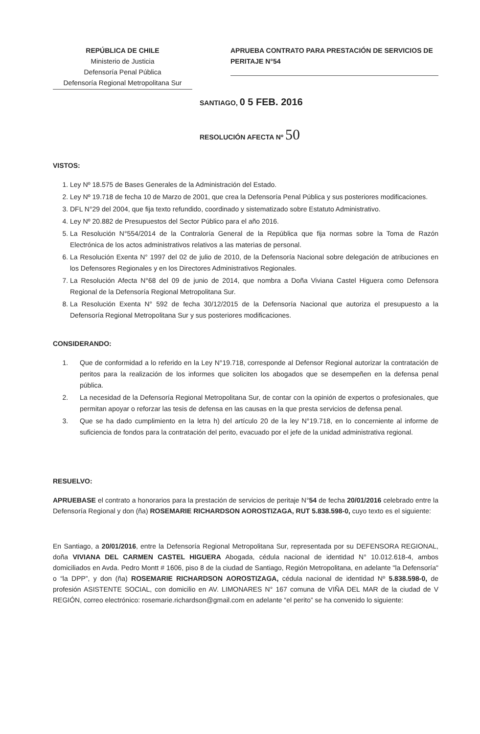REPÚBLICA DE CHILE
Ministerio de Justicia
Defensoría Penal Pública
Defensoría Regional Metropolitana Sur
APRUEBA CONTRATO PARA PRESTACIÓN DE SERVICIOS DE PERITAJE N°54
SANTIAGO, 0 5 FEB. 2016
RESOLUCIÓN AFECTA Nº 50
VISTOS:
1. Ley Nº 18.575 de Bases Generales de la Administración del Estado.
2. Ley Nº 19.718 de fecha 10 de Marzo de 2001, que crea la Defensoría Penal Pública y sus posteriores modificaciones.
3. DFL N°29 del 2004, que fija texto refundido, coordinado y sistematizado sobre Estatuto Administrativo.
4. Ley Nº 20.882 de Presupuestos del Sector Público para el año 2016.
5. La Resolución N°554/2014 de la Contraloría General de la República que fija normas sobre la Toma de Razón Electrónica de los actos administrativos relativos a las materias de personal.
6. La Resolución Exenta N° 1997 del 02 de julio de 2010, de la Defensoría Nacional sobre delegación de atribuciones en los Defensores Regionales y en los Directores Administrativos Regionales.
7. La Resolución Afecta N°68 del 09 de junio de 2014, que nombra a Doña Viviana Castel Higuera como Defensora Regional de la Defensoría Regional Metropolitana Sur.
8. La Resolución Exenta N° 592 de fecha 30/12/2015 de la Defensoría Nacional que autoriza el presupuesto a la Defensoría Regional Metropolitana Sur y sus posteriores modificaciones.
CONSIDERANDO:
1. Que de conformidad a lo referido en la Ley N°19.718, corresponde al Defensor Regional autorizar la contratación de peritos para la realización de los informes que soliciten los abogados que se desempeñen en la defensa penal pública.
2. La necesidad de la Defensoría Regional Metropolitana Sur, de contar con la opinión de expertos o profesionales, que permitan apoyar o reforzar las tesis de defensa en las causas en la que presta servicios de defensa penal.
3. Que se ha dado cumplimiento en la letra h) del artículo 20 de la ley N°19.718, en lo concerniente al informe de suficiencia de fondos para la contratación del perito, evacuado por el jefe de la unidad administrativa regional.
RESUELVO:
APRUEBASE el contrato a honorarios para la prestación de servicios de peritaje N°54 de fecha 20/01/2016 celebrado entre la Defensoría Regional y don (ña) ROSEMARIE RICHARDSON AOROSTIZAGA, RUT 5.838.598-0, cuyo texto es el siguiente:
En Santiago, a 20/01/2016, entre la Defensoría Regional Metropolitana Sur, representada por su DEFENSORA REGIONAL, doña VIVIANA DEL CARMEN CASTEL HIGUERA Abogada, cédula nacional de identidad N° 10.012.618-4, ambos domiciliados en Avda. Pedro Montt # 1606, piso 8 de la ciudad de Santiago, Región Metropolitana, en adelante "la Defensoría" o “la DPP”, y don (ña) ROSEMARIE RICHARDSON AOROSTIZAGA, cédula nacional de identidad Nº 5.838.598-0, de profesión ASISTENTE SOCIAL, con domicilio en AV. LIMONARES N° 167 comuna de VIÑA DEL MAR de la ciudad de V REGIÓN, correo electrónico: rosemarie.richardson@gmail.com en adelante “el perito” se ha convenido lo siguiente: